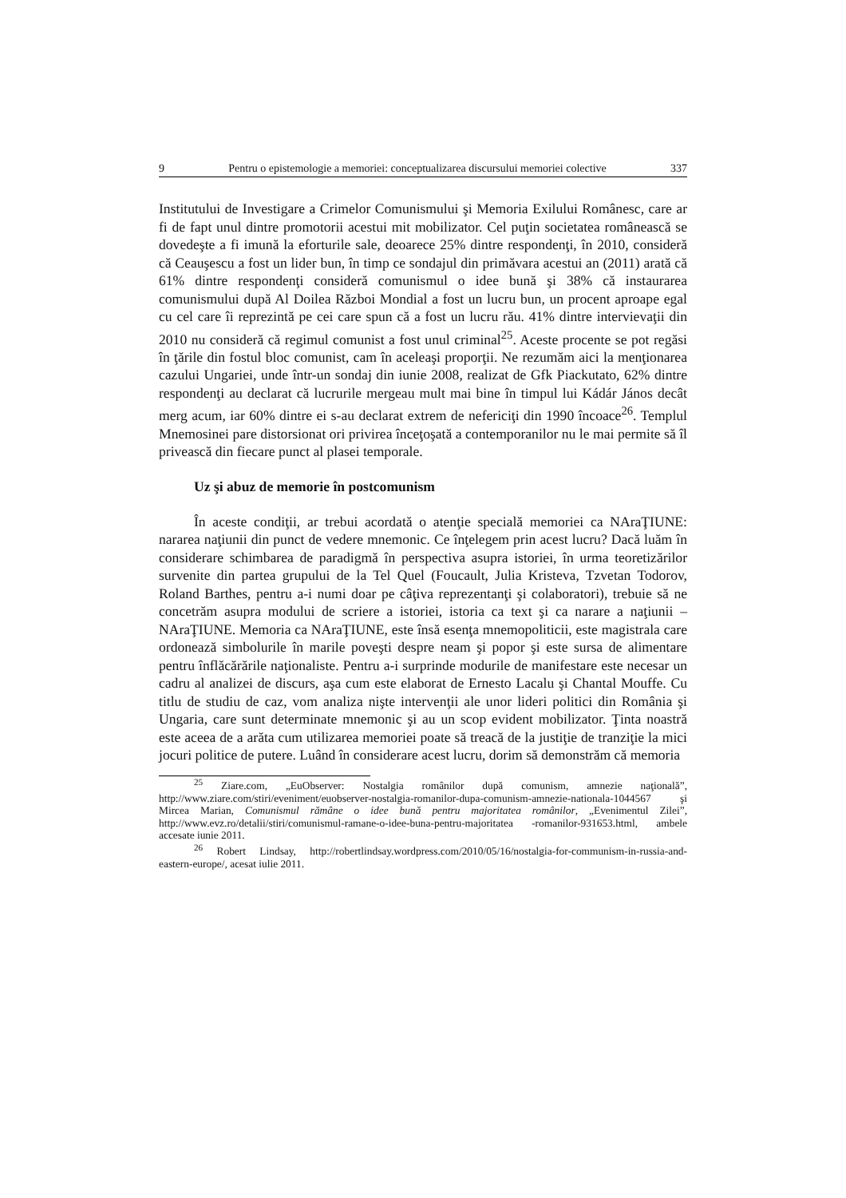9 Pentru o epistemologie a memoriei: conceptualizarea discursului memoriei colective 337
Institutului de Investigare a Crimelor Comunismului şi Memoria Exilului Românesc, care ar fi de fapt unul dintre promotorii acestui mit mobilizator. Cel puţin societatea românească se dovedeşte a fi imună la eforturile sale, deoarece 25% dintre respondenţi, în 2010, consideră că Ceauşescu a fost un lider bun, în timp ce sondajul din primăvara acestui an (2011) arată că 61% dintre respondenţi consideră comunismul o idee bună şi 38% că instaurarea comunismului după Al Doilea Război Mondial a fost un lucru bun, un procent aproape egal cu cel care îi reprezintă pe cei care spun că a fost un lucru rău. 41% dintre intervievaţii din 2010 nu consideră că regimul comunist a fost unul criminal<sup>25</sup>. Aceste procente se pot regăsi în ţările din fostul bloc comunist, cam în aceleaşi proporţii. Ne rezumăm aici la menţionarea cazului Ungariei, unde într-un sondaj din iunie 2008, realizat de Gfk Piackutato, 62% dintre respondenţi au declarat că lucrurile mergeau mult mai bine în timpul lui Kádár János decât merg acum, iar 60% dintre ei s-au declarat extrem de nefericiţi din 1990 încoace<sup>26</sup>. Templul Mnemosinei pare distorsionat ori privirea înceţoşată a contemporanilor nu le mai permite să îl privească din fiecare punct al plasei temporale.
Uz şi abuz de memorie în postcomunism
În aceste condiţii, ar trebui acordată o atenţie specială memoriei ca NAraŢIUNE: nararea naţiunii din punct de vedere mnemonic. Ce înţelegem prin acest lucru? Dacă luăm în considerare schimbarea de paradigmă în perspectiva asupra istoriei, în urma teoretizărilor survenite din partea grupului de la Tel Quel (Foucault, Julia Kristeva, Tzvetan Todorov, Roland Barthes, pentru a-i numi doar pe câţiva reprezentanţi şi colaboratori), trebuie să ne concetrăm asupra modului de scriere a istoriei, istoria ca text şi ca narare a naţiunii – NAraŢIUNE. Memoria ca NAraŢIUNE, este însă esenţa mnemopoliticii, este magistrala care ordonează simbolurile în marile poveşti despre neam şi popor şi este sursa de alimentare pentru înflăcărările naţionaliste. Pentru a-i surprinde modurile de manifestare este necesar un cadru al analizei de discurs, aşa cum este elaborat de Ernesto Lacalu şi Chantal Mouffe. Cu titlu de studiu de caz, vom analiza nişte intervenţii ale unor lideri politici din România şi Ungaria, care sunt determinate mnemonic şi au un scop evident mobilizator. Ţinta noastră este aceea de a arăta cum utilizarea memoriei poate să treacă de la justiţie de tranziţie la mici jocuri politice de putere. Luând în considerare acest lucru, dorim să demonstrăm că memoria
<sup>25</sup> Ziare.com, „EuObserver: Nostalgia românilor după comunism, amnezie naţională”, http://www.ziare.com/stiri/eveniment/euobserver-nostalgia-romanilor-dupa-comunism-amnezie-nationala-1044567 şi Mircea Marian, Comunismul rămâne o idee bună pentru majoritatea românilor, „Evenimentul Zilei”, http://www.evz.ro/detalii/stiri/comunismul-ramane-o-idee-buna-pentru-majoritatea -romanilor-931653.html, ambele accesate iunie 2011.
<sup>26</sup> Robert Lindsay, http://robertlindsay.wordpress.com/2010/05/16/nostalgia-for-communism-in-russia-and-eastern-europe/, acesat iulie 2011.